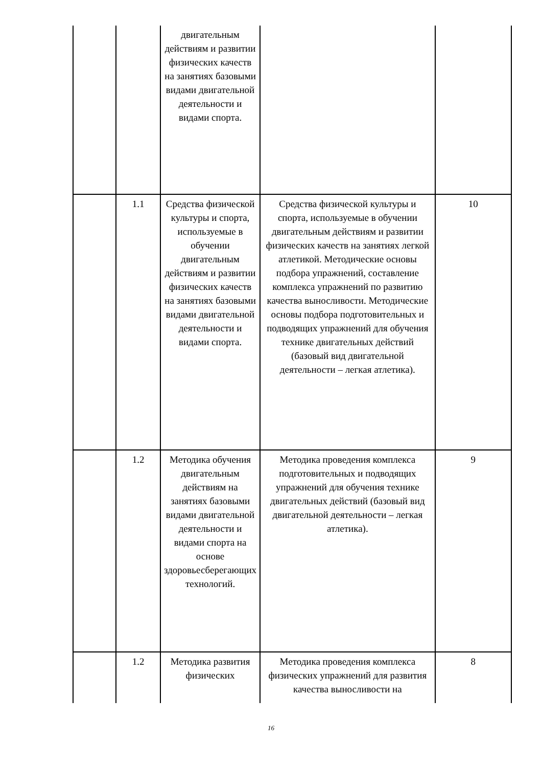| | | двигательным действиям и развитии физических качеств на занятиях базовыми видами двигательной деятельности и видами спорта. | | |
| | 1.1 | Средства физической культуры и спорта, используемые в обучении двигательным действиям и развитии физических качеств на занятиях базовыми видами двигательной деятельности и видами спорта. | Средства физической культуры и спорта, используемые в обучении двигательным действиям и развитии физических качеств на занятиях легкой атлетикой. Методические основы подбора упражнений, составление комплекса упражнений по развитию качества выносливости. Методические основы подбора подготовительных и подводящих упражнений для обучения технике двигательных действий (базовый вид двигательной деятельности – легкая атлетика). | 10 |
| | 1.2 | Методика обучения двигательным действиям на занятиях базовыми видами двигательной деятельности и видами спорта на основе здоровьесберегающих технологий. | Методика проведения комплекса подготовительных и подводящих упражнений для обучения технике двигательных действий (базовый вид двигательной деятельности – легкая атлетика). | 9 |
| | 1.2 | Методика развития физических | Методика проведения комплекса физических упражнений для развития качества выносливости на | 8 |
16